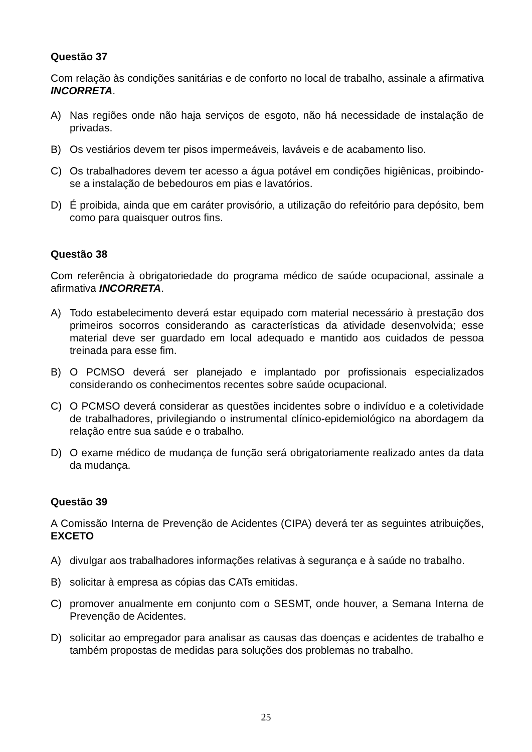Questão 37
Com relação às condições sanitárias e de conforto no local de trabalho, assinale a afirmativa INCORRETA.
A) Nas regiões onde não haja serviços de esgoto, não há necessidade de instalação de privadas.
B) Os vestiários devem ter pisos impermeáveis, laváveis e de acabamento liso.
C) Os trabalhadores devem ter acesso a água potável em condições higiênicas, proibindo-se a instalação de bebedouros em pias e lavatórios.
D) É proibida, ainda que em caráter provisório, a utilização do refeitório para depósito, bem como para quaisquer outros fins.
Questão 38
Com referência à obrigatoriedade do programa médico de saúde ocupacional, assinale a afirmativa INCORRETA.
A) Todo estabelecimento deverá estar equipado com material necessário à prestação dos primeiros socorros considerando as características da atividade desenvolvida; esse material deve ser guardado em local adequado e mantido aos cuidados de pessoa treinada para esse fim.
B) O PCMSO deverá ser planejado e implantado por profissionais especializados considerando os conhecimentos recentes sobre saúde ocupacional.
C) O PCMSO deverá considerar as questões incidentes sobre o indivíduo e a coletividade de trabalhadores, privilegiando o instrumental clínico-epidemiológico na abordagem da relação entre sua saúde e o trabalho.
D) O exame médico de mudança de função será obrigatoriamente realizado antes da data da mudança.
Questão 39
A Comissão Interna de Prevenção de Acidentes (CIPA) deverá ter as seguintes atribuições, EXCETO
A) divulgar aos trabalhadores informações relativas à segurança e à saúde no trabalho.
B) solicitar à empresa as cópias das CATs emitidas.
C) promover anualmente em conjunto com o SESMT, onde houver, a Semana Interna de Prevenção de Acidentes.
D) solicitar ao empregador para analisar as causas das doenças e acidentes de trabalho e também propostas de medidas para soluções dos problemas no trabalho.
25